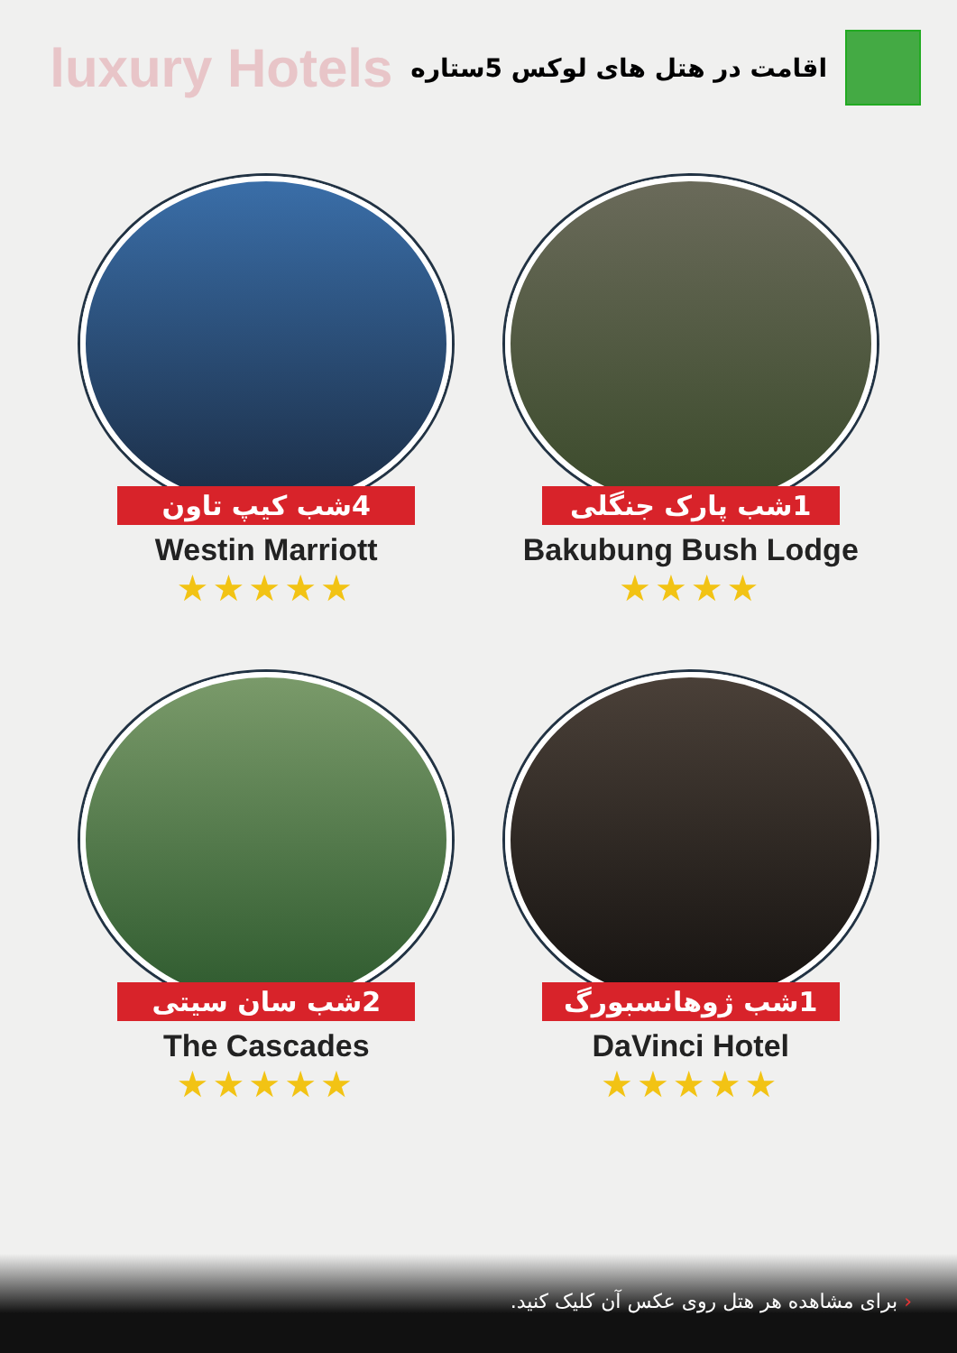luxury Hotels
اقامت در هتل های لوکس 5ستاره
4شب کیپ تاون
Westin Marriott
★★★★★
1شب پارک جنگلی
Bakubung Bush Lodge
★★★★
2شب سان سیتی
The Cascades
★★★★★
1شب ژوهانسبورگ
DaVinci Hotel
★★★★★
‹ برای مشاهده هر هتل روی عکس آن کلیک کنید.